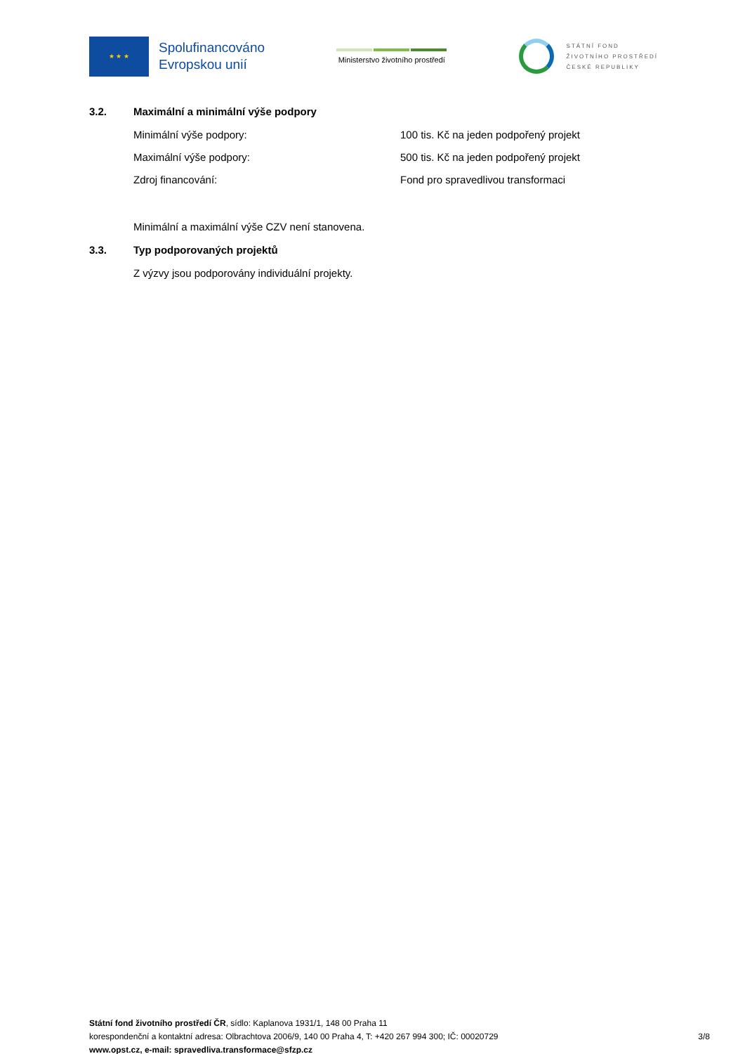★ ★ ★
Spolufinancováno
Evropskou unií
Ministerstvo životního prostředí
STÁTNÍ FOND
ŽIVOTNÍHO PROSTŘEDÍ
ČESKÉ REPUBLIKY
3.2. Maximální a minimální výše podpory
Minimální výše podpory: 100 tis. Kč na jeden podpořený projekt
Maximální výše podpory: 500 tis. Kč na jeden podpořený projekt
Zdroj financování: Fond pro spravedlivou transformaci
Minimální a maximální výše CZV není stanovena.
3.3. Typ podporovaných projektů
Z výzvy jsou podporovány individuální projekty.
Státní fond životního prostředí ČR, sídlo: Kaplanova 1931/1, 148 00 Praha 11
korespondenční a kontaktní adresa: Olbrachtova 2006/9, 140 00 Praha 4, T: +420 267 994 300; IČ: 00020729 3/8
www.opst.cz, e-mail: spravedliva.transformace@sfzp.cz